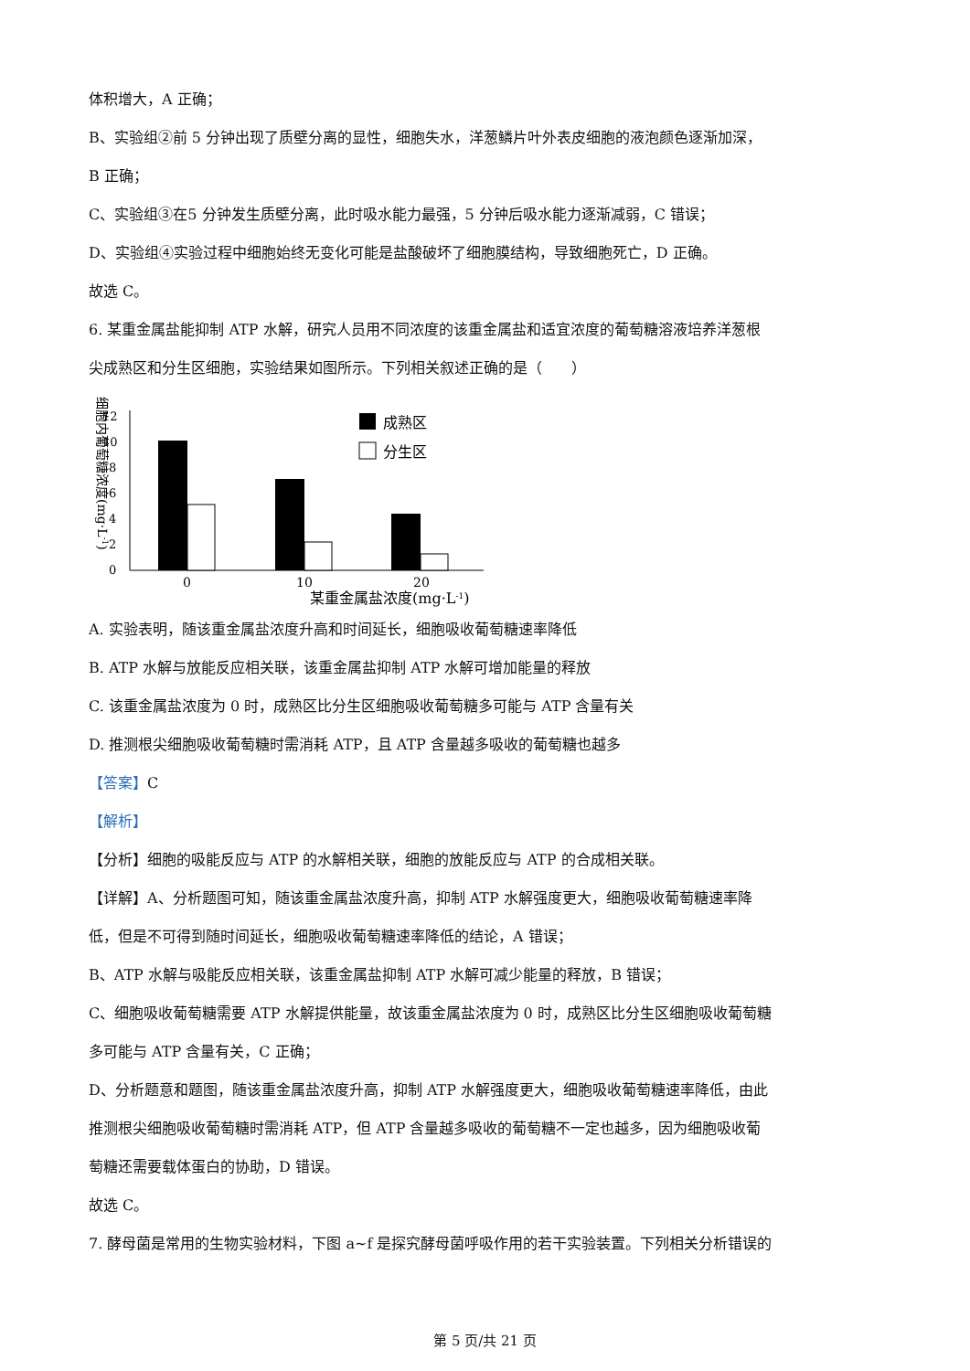体积增大，A 正确；
B、实验组②前 5 分钟出现了质壁分离的显性，细胞失水，洋葱鳞片叶外表皮细胞的液泡颜色逐渐加深，
B 正确；
C、实验组③在5 分钟发生质壁分离，此时吸水能力最强，5 分钟后吸水能力逐渐减弱，C 错误；
D、实验组④实验过程中细胞始终无变化可能是盐酸破坏了细胞膜结构，导致细胞死亡，D 正确。
故选 C。
6. 某重金属盐能抑制 ATP 水解，研究人员用不同浓度的该重金属盐和适宜浓度的葡萄糖溶液培养洋葱根
尖成熟区和分生区细胞，实验结果如图所示。下列相关叙述正确的是（　　）
细胞内葡萄糖浓度(mg·L-1)
0
2
4
6
8
10
12
0
10
20
某重金属盐浓度(mg·L-1)
成熟区
分生区
A. 实验表明，随该重金属盐浓度升高和时间延长，细胞吸收葡萄糖速率降低
B. ATP 水解与放能反应相关联，该重金属盐抑制 ATP 水解可增加能量的释放
C. 该重金属盐浓度为 0 时，成熟区比分生区细胞吸收葡萄糖多可能与 ATP 含量有关
D. 推测根尖细胞吸收葡萄糖时需消耗 ATP，且 ATP 含量越多吸收的葡萄糖也越多
【答案】C
【解析】
【分析】细胞的吸能反应与 ATP 的水解相关联，细胞的放能反应与 ATP 的合成相关联。
【详解】A、分析题图可知，随该重金属盐浓度升高，抑制 ATP 水解强度更大，细胞吸收葡萄糖速率降
低，但是不可得到随时间延长，细胞吸收葡萄糖速率降低的结论，A 错误；
B、ATP 水解与吸能反应相关联，该重金属盐抑制 ATP 水解可减少能量的释放，B 错误；
C、细胞吸收葡萄糖需要 ATP 水解提供能量，故该重金属盐浓度为 0 时，成熟区比分生区细胞吸收葡萄糖
多可能与 ATP 含量有关，C 正确；
D、分析题意和题图，随该重金属盐浓度升高，抑制 ATP 水解强度更大，细胞吸收葡萄糖速率降低，由此
推测根尖细胞吸收葡萄糖时需消耗 ATP，但 ATP 含量越多吸收的葡萄糖不一定也越多，因为细胞吸收葡
萄糖还需要载体蛋白的协助，D 错误。
故选 C。
7. 酵母菌是常用的生物实验材料，下图 a~f 是探究酵母菌呼吸作用的若干实验装置。下列相关分析错误的
第 5 页/共 21 页